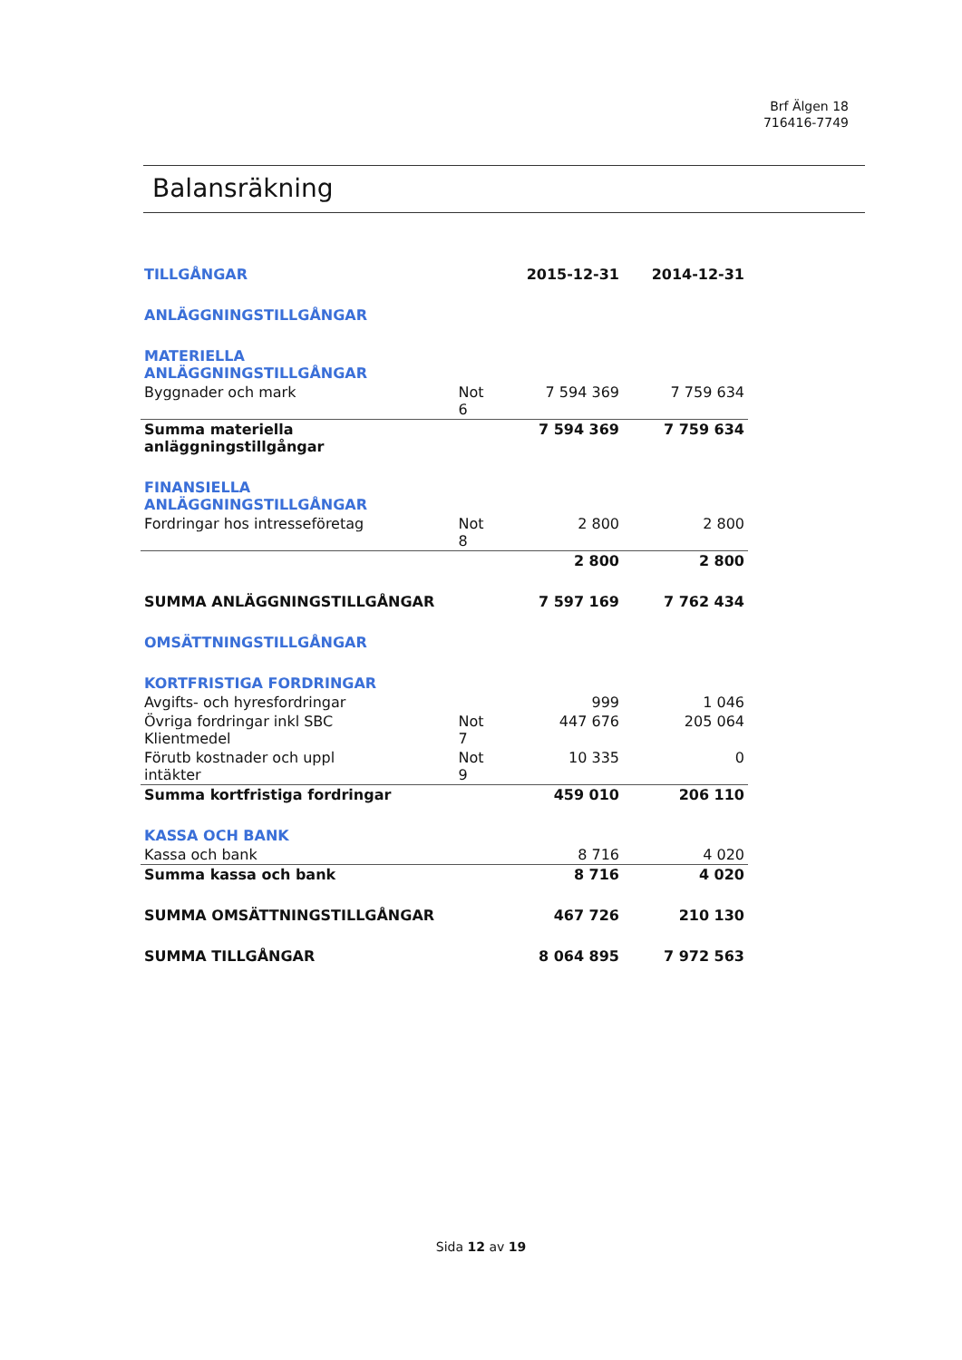Brf Älgen 18
716416-7749
Balansräkning
| TILLGÅNGAR | | 2015-12-31 | 2014-12-31 |
| ANLÄGGNINGSTILLGÅNGAR | | | |
| MATERIELLA ANLÄGGNINGSTILLGÅNGAR | | | |
| Byggnader och mark | Not 6 | 7 594 369 | 7 759 634 |
| Summa materiella anläggningstillgångar | | 7 594 369 | 7 759 634 |
| FINANSIELLA ANLÄGGNINGSTILLGÅNGAR | | | |
| Fordringar hos intresseföretag | Not 8 | 2 800 | 2 800 |
| | | 2 800 | 2 800 |
| SUMMA ANLÄGGNINGSTILLGÅNGAR | | 7 597 169 | 7 762 434 |
| OMSÄTTNINGSTILLGÅNGAR | | | |
| KORTFRISTIGA FORDRINGAR | | | |
| Avgifts- och hyresfordringar | | 999 | 1 046 |
| Övriga fordringar inkl SBC Klientmedel | Not 7 | 447 676 | 205 064 |
| Förutb kostnader och uppl intäkter | Not 9 | 10 335 | 0 |
| Summa kortfristiga fordringar | | 459 010 | 206 110 |
| KASSA OCH BANK | | | |
| Kassa och bank | | 8 716 | 4 020 |
| Summa kassa och bank | | 8 716 | 4 020 |
| SUMMA OMSÄTTNINGSTILLGÅNGAR | | 467 726 | 210 130 |
| SUMMA TILLGÅNGAR | | 8 064 895 | 7 972 563 |
Sida 12 av 19